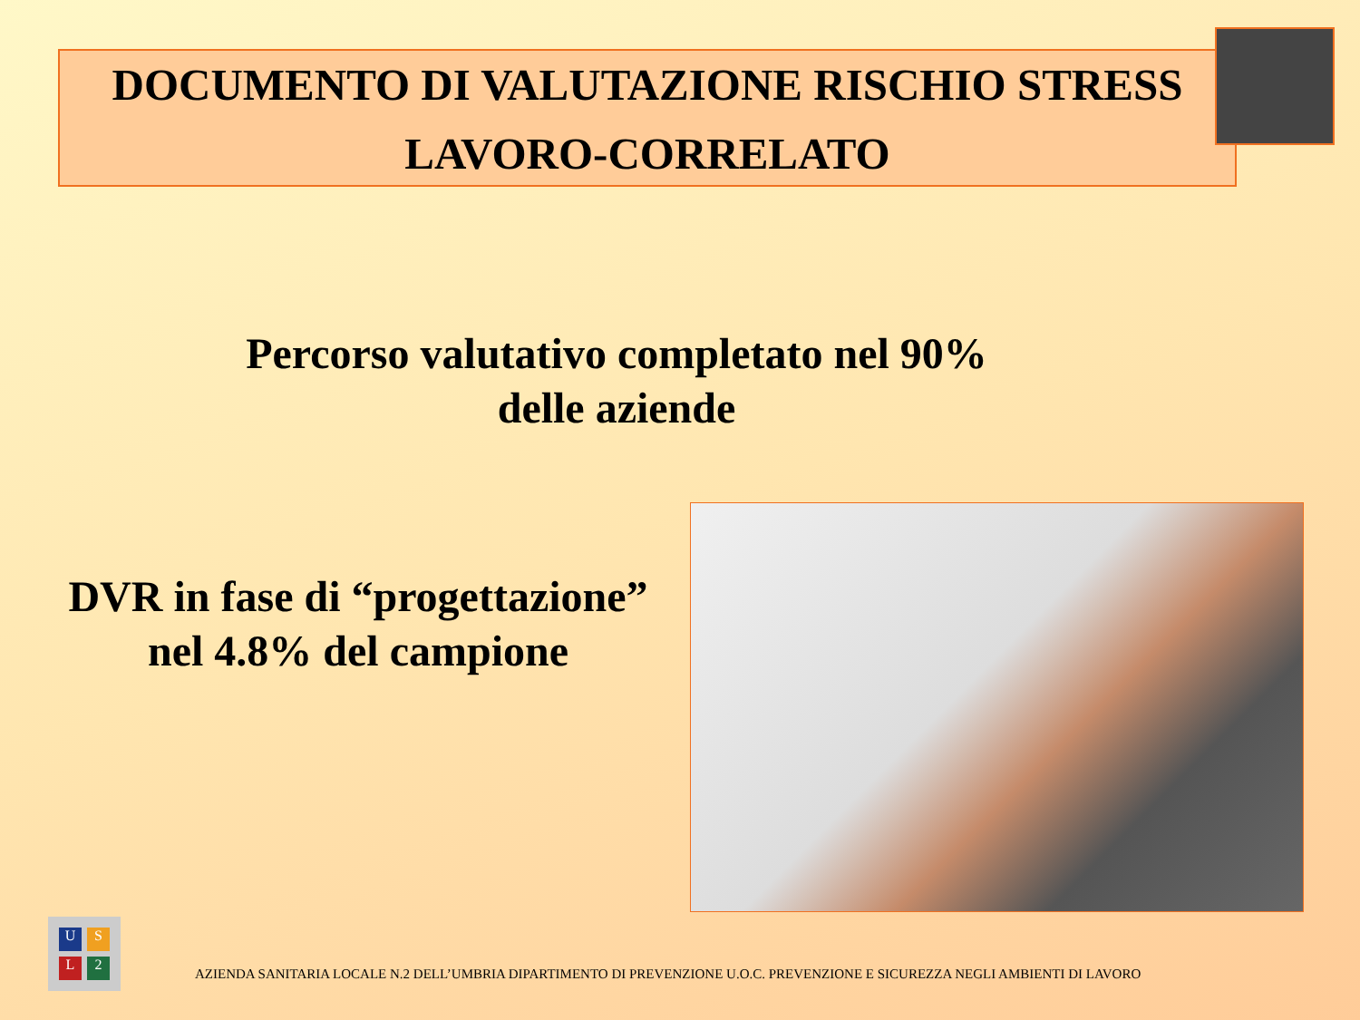DOCUMENTO DI VALUTAZIONE RISCHIO STRESS
LAVORO-CORRELATO
Percorso valutativo completato nel 90%
delle aziende
DVR in fase di “progettazione”
nel 4.8% del campione
USL 2
AZIENDA SANITARIA LOCALE N.2 DELL’UMBRIA DIPARTIMENTO DI PREVENZIONE U.O.C. PREVENZIONE E SICUREZZA NEGLI AMBIENTI DI LAVORO